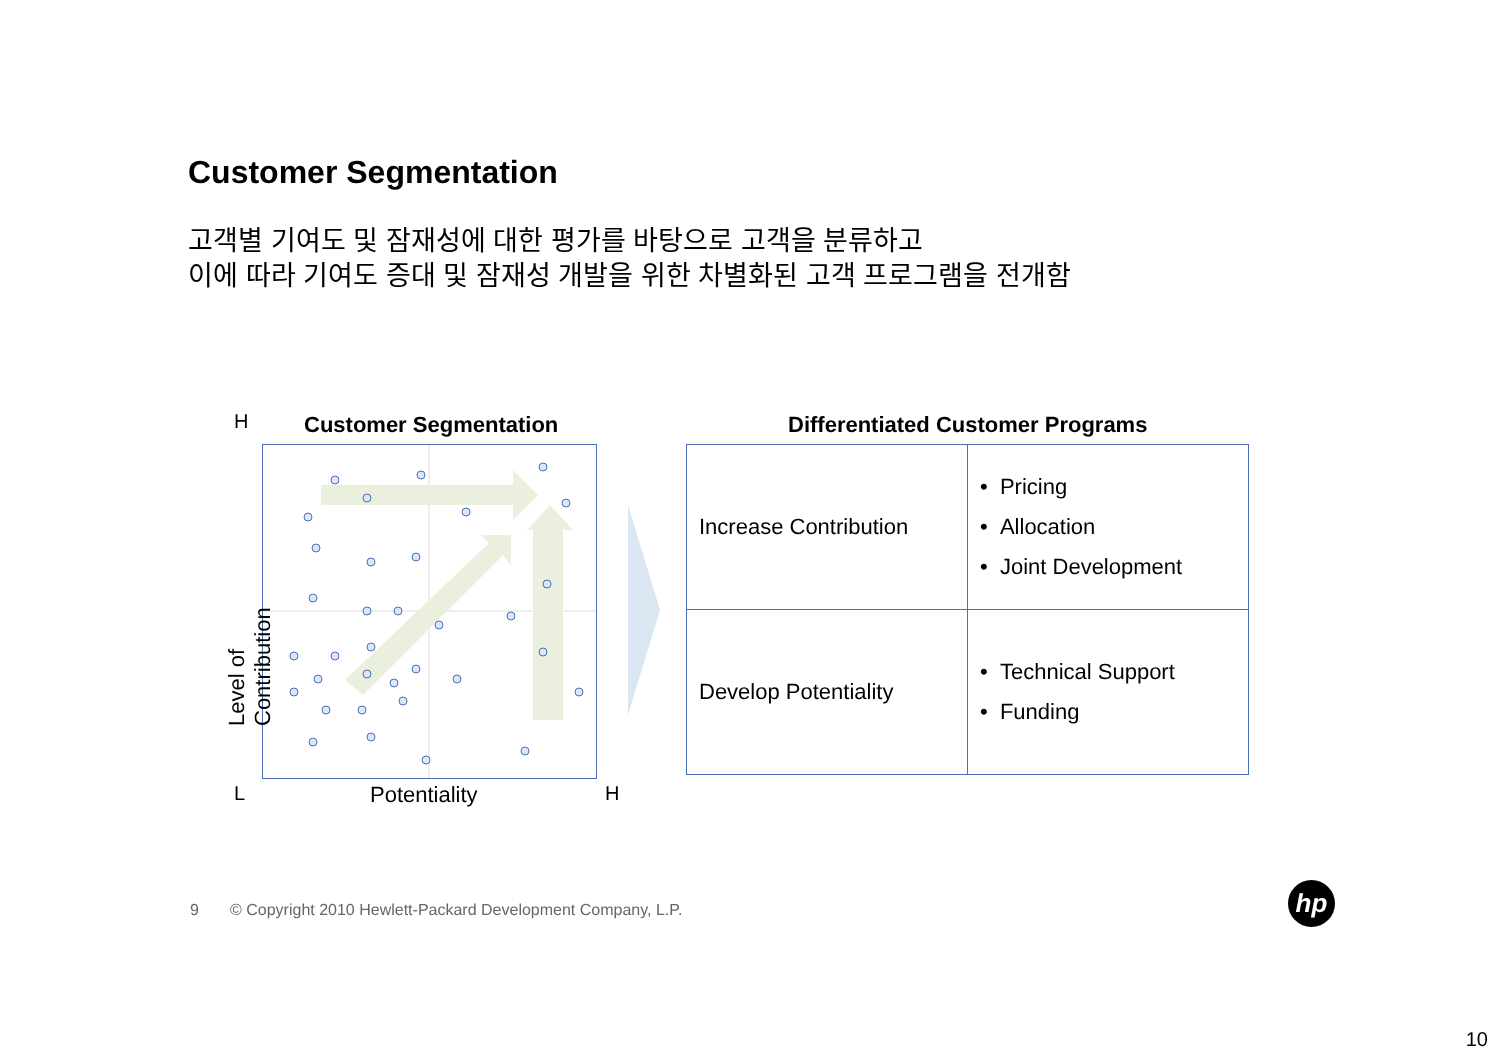Customer Segmentation
고객별 기여도 및 잠재성에 대한 평가를 바탕으로 고객을 분류하고
이에 따라 기여도 증대 및 잠재성 개발을 위한 차별화된 고객 프로그램을 전개함
H Customer Segmentation
Level of Contribution
L Potentiality H
Differentiated Customer Programs
| Increase Contribution | • Pricing • Allocation • Joint Development |
| Develop Potentiality | • Technical Support • Funding |
9 © Copyright 2010 Hewlett-Packard Development Company, L.P.
hp
10